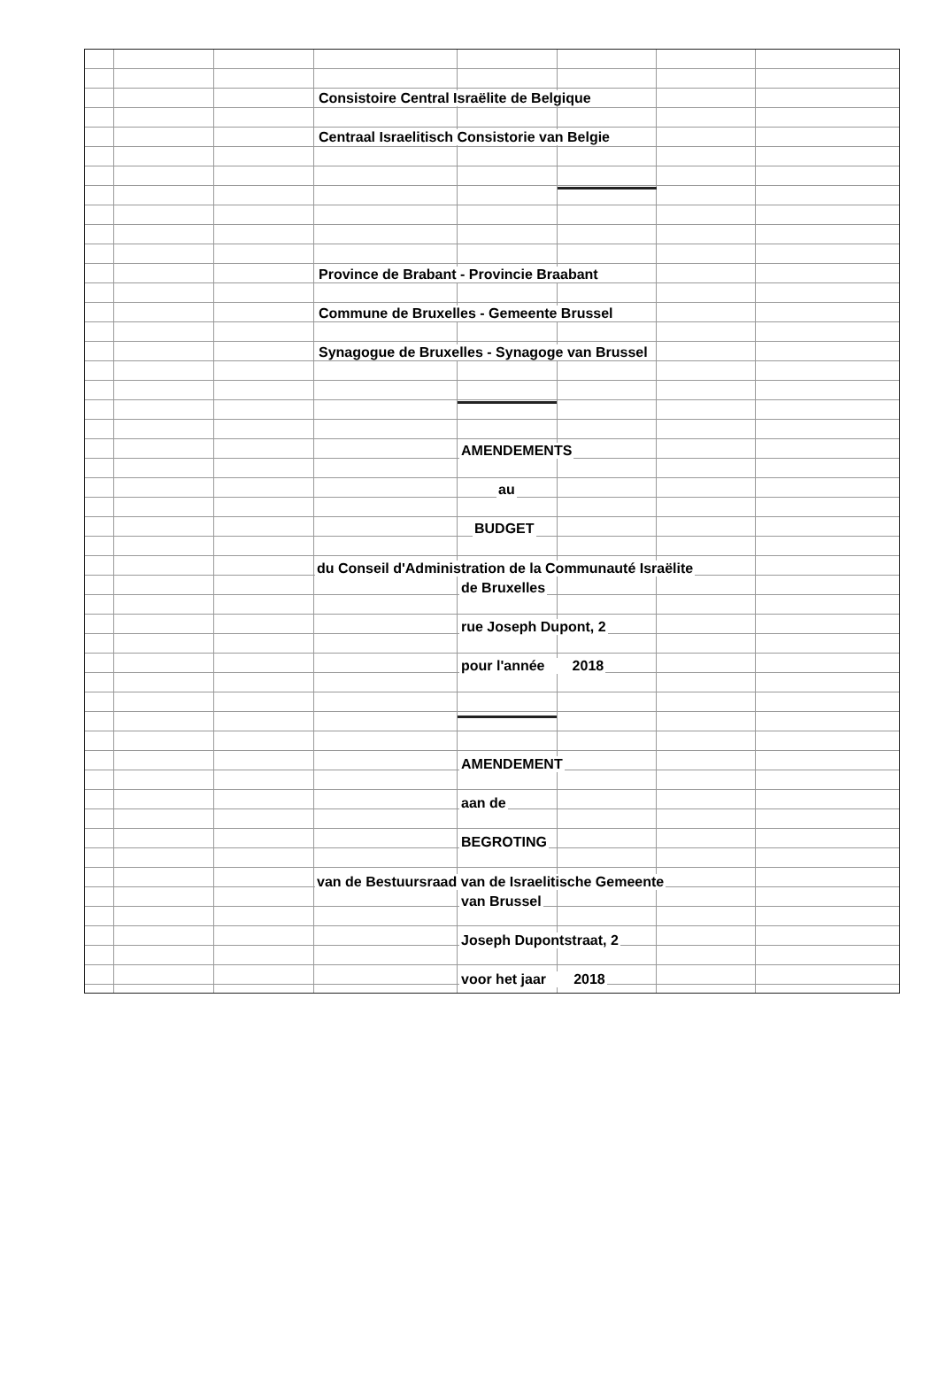Consistoire Central Israëlite de Belgique
Centraal Israelitisch Consistorie van Belgie
Province de Brabant - Provincie Braabant
Commune de Bruxelles - Gemeente Brussel
Synagogue de Bruxelles - Synagoge van Brussel
AMENDEMENTS
au
BUDGET
du Conseil d'Administration de la Communauté Israëlite
de Bruxelles
rue Joseph Dupont, 2
pour l'année 2018
AMENDEMENT
aan de
BEGROTING
van de Bestuursraad van de Israelitische Gemeente
van Brussel
Joseph Dupontstraat, 2
voor het jaar 2018